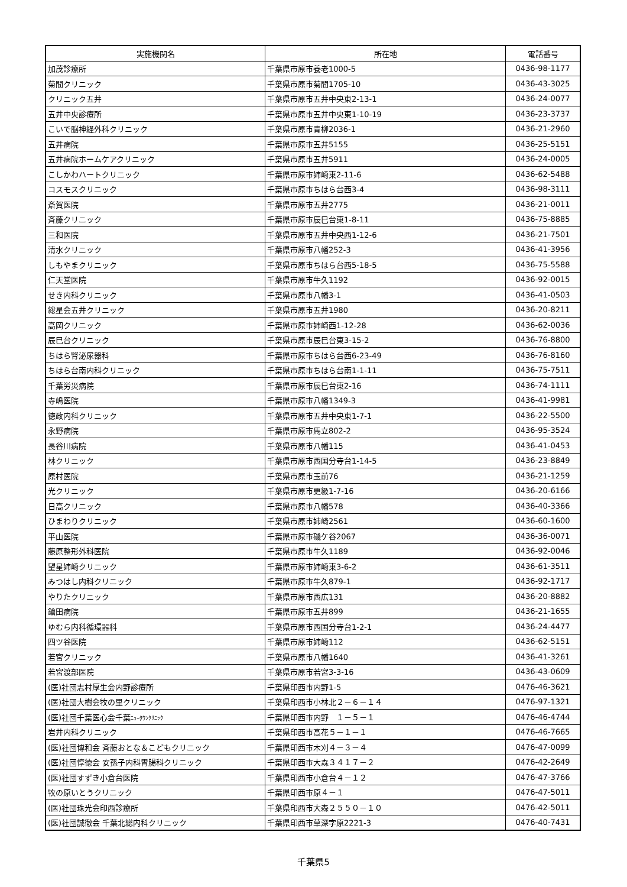| 実施機関名 | 所在地 | 電話番号 |
| --- | --- | --- |
| 加茂診療所 | 千葉県市原市養老1000-5 | 0436-98-1177 |
| 菊間クリニック | 千葉県市原市菊間1705-10 | 0436-43-3025 |
| クリニック五井 | 千葉県市原市五井中央東2-13-1 | 0436-24-0077 |
| 五井中央診療所 | 千葉県市原市五井中央東1-10-19 | 0436-23-3737 |
| こいで脳神経外科クリニック | 千葉県市原市青柳2036-1 | 0436-21-2960 |
| 五井病院 | 千葉県市原市五井5155 | 0436-25-5151 |
| 五井病院ホームケアクリニック | 千葉県市原市五井5911 | 0436-24-0005 |
| こしかわハートクリニック | 千葉県市原市姉崎東2-11-6 | 0436-62-5488 |
| コスモスクリニック | 千葉県市原市ちはら台西3-4 | 0436-98-3111 |
| 斎賀医院 | 千葉県市原市五井2775 | 0436-21-0011 |
| 斉藤クリニック | 千葉県市原市辰巳台東1-8-11 | 0436-75-8885 |
| 三和医院 | 千葉県市原市五井中央西1-12-6 | 0436-21-7501 |
| 清水クリニック | 千葉県市原市八幡252-3 | 0436-41-3956 |
| しもやまクリニック | 千葉県市原市ちはら台西5-18-5 | 0436-75-5588 |
| 仁天堂医院 | 千葉県市原市牛久1192 | 0436-92-0015 |
| せき内科クリニック | 千葉県市原市八幡3-1 | 0436-41-0503 |
| 総星会五井クリニック | 千葉県市原市五井1980 | 0436-20-8211 |
| 高岡クリニック | 千葉県市原市姉崎西1-12-28 | 0436-62-0036 |
| 辰巳台クリニック | 千葉県市原市辰巳台東3-15-2 | 0436-76-8800 |
| ちはら腎泌尿器科 | 千葉県市原市ちはら台西6-23-49 | 0436-76-8160 |
| ちはら台南内科クリニック | 千葉県市原市ちはら台南1-1-11 | 0436-75-7511 |
| 千葉労災病院 | 千葉県市原市辰巳台東2-16 | 0436-74-1111 |
| 寺嶋医院 | 千葉県市原市八幡1349-3 | 0436-41-9981 |
| 徳政内科クリニック | 千葉県市原市五井中央東1-7-1 | 0436-22-5500 |
| 永野病院 | 千葉県市原市馬立802-2 | 0436-95-3524 |
| 長谷川病院 | 千葉県市原市八幡115 | 0436-41-0453 |
| 林クリニック | 千葉県市原市西国分寺台1-14-5 | 0436-23-8849 |
| 原村医院 | 千葉県市原市玉前76 | 0436-21-1259 |
| 光クリニック | 千葉県市原市更級1-7-16 | 0436-20-6166 |
| 日高クリニック | 千葉県市原市八幡578 | 0436-40-3366 |
| ひまわりクリニック | 千葉県市原市姉崎2561 | 0436-60-1600 |
| 平山医院 | 千葉県市原市磯ケ谷2067 | 0436-36-0071 |
| 藤原整形外科医院 | 千葉県市原市牛久1189 | 0436-92-0046 |
| 望星姉崎クリニック | 千葉県市原市姉崎東3-6-2 | 0436-61-3511 |
| みつはし内科クリニック | 千葉県市原市牛久879-1 | 0436-92-1717 |
| やりたクリニック | 千葉県市原市西広131 | 0436-20-8882 |
| 鎗田病院 | 千葉県市原市五井899 | 0436-21-1655 |
| ゆむら内科循環器科 | 千葉県市原市西国分寺台1-2-1 | 0436-24-4477 |
| 四ツ谷医院 | 千葉県市原市姉崎112 | 0436-62-5151 |
| 若宮クリニック | 千葉県市原市八幡1640 | 0436-41-3261 |
| 若宮渡部医院 | 千葉県市原市若宮3-3-16 | 0436-43-0609 |
| (医)社団志村厚生会内野診療所 | 千葉県印西市内野1-5 | 0476-46-3621 |
| (医)社団大樹会牧の里クリニック | 千葉県印西市小林北２－６－１４ | 0476-97-1321 |
| (医)社団千葉医心会千葉 ﾆｭｰﾀｳﾝｸﾘﾆｯｸ | 千葉県印西市内野 １－５－１ | 0476-46-4744 |
| 岩井内科クリニック | 千葉県印西市高花５－１－１ | 0476-46-7665 |
| (医)社団博和会 斉藤おとな＆こどもクリニック | 千葉県印西市木刈４－３－４ | 0476-47-0099 |
| (医)社団惇徳会 安孫子内科胃腸科クリニック | 千葉県印西市大森３４１７－２ | 0476-42-2649 |
| (医)社団すずき小倉台医院 | 千葉県印西市小倉台４－１２ | 0476-47-3766 |
| 牧の原いとうクリニック | 千葉県印西市原４－１ | 0476-47-5011 |
| (医)社団珠光会印西診療所 | 千葉県印西市大森２５５０－１０ | 0476-42-5011 |
| (医)社団誠徹会 千葉北総内科クリニック | 千葉県印西市草深字原2221-3 | 0476-40-7431 |
千葉県5